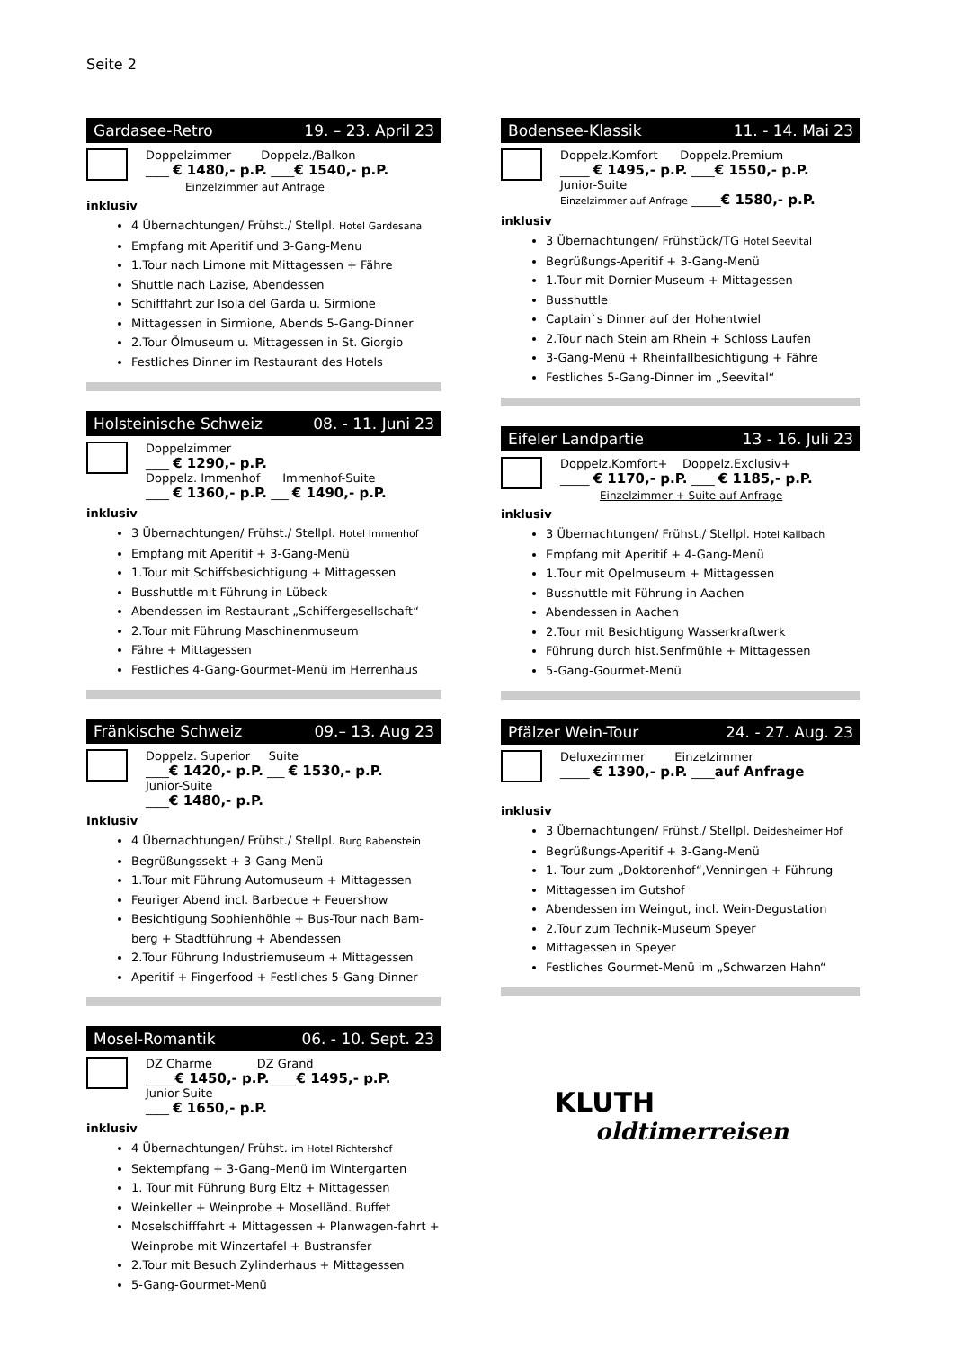Seite 2
Gardasee-Retro 19. – 23. April 23
Doppelzimmer Doppelz./Balkon
____ € 1480,- p.P. ____€ 1540,- p.P.
Einzelzimmer auf Anfrage
inklusiv
4 Übernachtungen/ Frühst./ Stellpl. Hotel Gardesana
Empfang mit Aperitif und 3-Gang-Menu
1.Tour nach Limone mit Mittagessen + Fähre
Shuttle nach Lazise, Abendessen
Schifffahrt zur Isola del Garda u. Sirmione
Mittagessen in Sirmione, Abends 5-Gang-Dinner
2.Tour Ölmuseum u. Mittagessen in St. Giorgio
Festliches Dinner im Restaurant des Hotels
Holsteinische Schweiz 08. - 11. Juni 23
Doppelzimmer
____ € 1290,- p.P.
Doppelz. Immenhof Immenhof-Suite
____ € 1360,- p.P. ___ € 1490,- p.P.
inklusiv
3 Übernachtungen/ Frühst./ Stellpl. Hotel Immenhof
Empfang mit Aperitif + 3-Gang-Menü
1.Tour mit Schiffsbesichtigung + Mittagessen
Busshuttle mit Führung in Lübeck
Abendessen im Restaurant „Schiffergesellschaft“
2.Tour mit Führung Maschinenmuseum
Fähre + Mittagessen
Festliches 4-Gang-Gourmet-Menü im Herrenhaus
Fränkische Schweiz 09.– 13. Aug 23
Doppelz. Superior Suite
____€ 1420,- p.P. ___ € 1530,- p.P.
Junior-Suite
____€ 1480,- p.P.
Inklusiv
4 Übernachtungen/ Frühst./ Stellpl. Burg Rabenstein
Begrüßungssekt + 3-Gang-Menü
1.Tour mit Führung Automuseum + Mittagessen
Feuriger Abend incl. Barbecue + Feuershow
Besichtigung Sophienhöhle + Bus-Tour nach Bam-berg + Stadtführung + Abendessen
2.Tour Führung Industriemuseum + Mittagessen
Aperitif + Fingerfood + Festliches 5-Gang-Dinner
Mosel-Romantik 06. - 10. Sept. 23
DZ Charme DZ Grand
_____€ 1450,- p.P. ____€ 1495,- p.P.
Junior Suite
____ € 1650,- p.P.
inklusiv
4 Übernachtungen/ Frühst. im Hotel Richtershof
Sektempfang + 3-Gang–Menü im Wintergarten
1. Tour mit Führung Burg Eltz + Mittagessen
Weinkeller + Weinprobe + Moselländ. Buffet
Moselschifffahrt + Mittagessen + Planwagen-fahrt + Weinprobe mit Winzertafel + Bustransfer
2.Tour mit Besuch Zylinderhaus + Mittagessen
5-Gang-Gourmet-Menü
Bodensee-Klassik 11. - 14. Mai 23
Doppelz.Komfort Doppelz.Premium
_____ € 1495,- p.P. ____€ 1550,- p.P.
Junior-Suite
Einzelzimmer auf Anfrage _____€ 1580,- p.P.
inklusiv
3 Übernachtungen/ Frühstück/TG Hotel Seevital
Begrüßungs-Aperitif + 3-Gang-Menü
1.Tour mit Dornier-Museum + Mittagessen
Busshuttle
Captain`s Dinner auf der Hohentwiel
2.Tour nach Stein am Rhein + Schloss Laufen
3-Gang-Menü + Rheinfallbesichtigung + Fähre
Festliches 5-Gang-Dinner im „Seevital“
Eifeler Landpartie 13 - 16. Juli 23
Doppelz.Komfort+ Doppelz.Exclusiv+
_____ € 1170,- p.P. ____ € 1185,- p.P.
Einzelzimmer + Suite auf Anfrage
inklusiv
3 Übernachtungen/ Frühst./ Stellpl. Hotel Kallbach
Empfang mit Aperitif + 4-Gang-Menü
1.Tour mit Opelmuseum + Mittagessen
Busshuttle mit Führung in Aachen
Abendessen in Aachen
2.Tour mit Besichtigung Wasserkraftwerk
Führung durch hist.Senfmühle + Mittagessen
5-Gang-Gourmet-Menü
Pfälzer Wein-Tour 24. - 27. Aug. 23
Deluxezimmer Einzelzimmer
_____ € 1390,- p.P. ____auf Anfrage
inklusiv
3 Übernachtungen/ Frühst./ Stellpl. Deidesheimer Hof
Begrüßungs-Aperitif + 3-Gang-Menü
1. Tour zum „Doktorenhof“,Venningen + Führung
Mittagessen im Gutshof
Abendessen im Weingut, incl. Wein-Degustation
2.Tour zum Technik-Museum Speyer
Mittagessen in Speyer
Festliches Gourmet-Menü im „Schwarzen Hahn“
KLUTH
oldtimerreisen